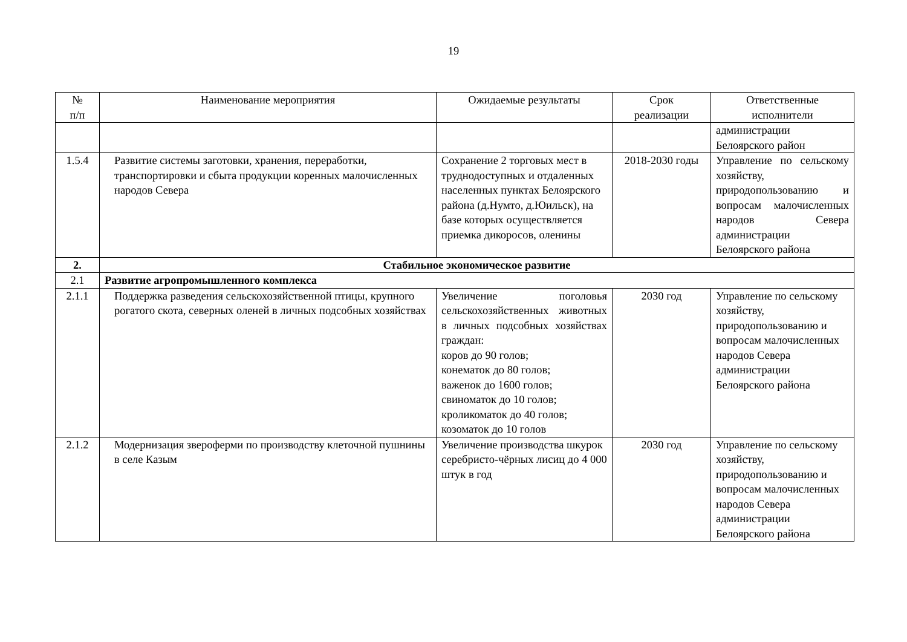19
| № п/п | Наименование мероприятия | Ожидаемые результаты | Срок реализации | Ответственные исполнители |
| --- | --- | --- | --- | --- |
| | | | | администрации Белоярского район |
| 1.5.4 | Развитие системы заготовки, хранения, переработки, транспортировки и сбыта продукции коренных малочисленных народов Севера | Сохранение 2 торговых мест в труднодоступных и отдаленных населенных пунктах Белоярского района (д.Нумто, д.Юильск), на базе которых осуществляется приемка дикоросов, оленины | 2018-2030 годы | Управление по сельскому хозяйству, природопользованию и вопросам малочисленных народов Севера администрации Белоярского района |
| 2. | Стабильное экономическое развитие | | | |
| 2.1 | Развитие агропромышленного комплекса | | | |
| 2.1.1 | Поддержка разведения сельскохозяйственной птицы, крупного рогатого скота, северных оленей в личных подсобных хозяйствах | Увеличение поголовья сельскохозяйственных животных в личных подсобных хозяйствах граждан: коров до 90 голов; конематок до 80 голов; важенок до 1600 голов; свиноматок до 10 голов; кроликоматок до 40 голов; козоматок до 10 голов | 2030 год | Управление по сельскому хозяйству, природопользованию и вопросам малочисленных народов Севера администрации Белоярского района |
| 2.1.2 | Модернизация звероферми по производству клеточной пушнины в селе Казым | Увеличение производства шкурок серебристо-чёрных лисиц до 4 000 штук в год | 2030 год | Управление по сельскому хозяйству, природопользованию и вопросам малочисленных народов Севера администрации Белоярского района |